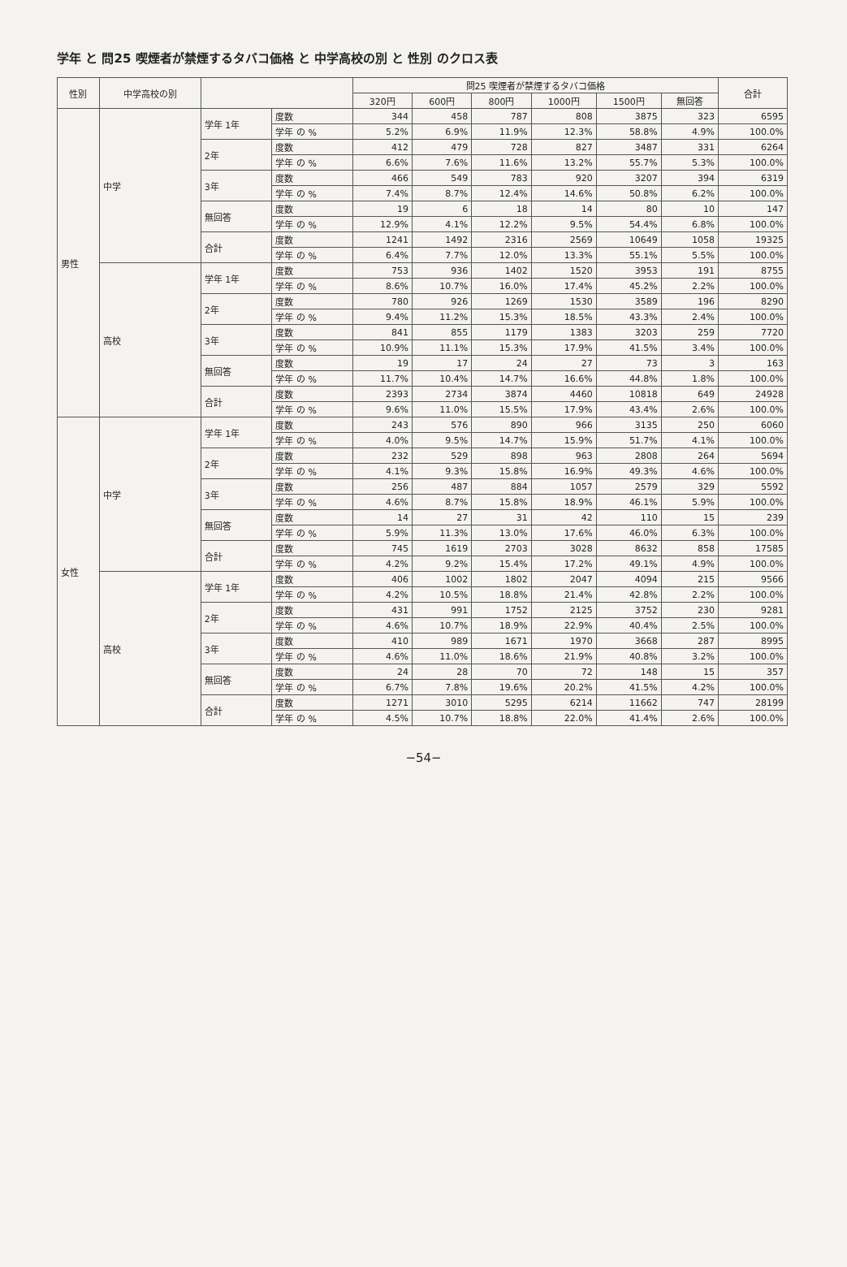学年 と 問25 喫煙者が禁煙するタバコ価格 と 中学高校の別 と 性別 のクロス表
| 性別 | 中学高校の別 | | | 問25 喫煙者が禁煙するタバコ価格 | | | | | | 合計 |
| --- | --- | --- | --- | --- | --- | --- | --- | --- | --- | --- |
| | | | | 320円 | 600円 | 800円 | 1000円 | 1500円 | 無回答 | |
| 男性 | 中学 | 学年 1年 | 度数 | 344 | 458 | 787 | 808 | 3875 | 323 | 6595 |
| | | | 学年 の % | 5.2% | 6.9% | 11.9% | 12.3% | 58.8% | 4.9% | 100.0% |
| | | 2年 | 度数 | 412 | 479 | 728 | 827 | 3487 | 331 | 6264 |
| | | | 学年 の % | 6.6% | 7.6% | 11.6% | 13.2% | 55.7% | 5.3% | 100.0% |
| | | 3年 | 度数 | 466 | 549 | 783 | 920 | 3207 | 394 | 6319 |
| | | | 学年 の % | 7.4% | 8.7% | 12.4% | 14.6% | 50.8% | 6.2% | 100.0% |
| | | 無回答 | 度数 | 19 | 6 | 18 | 14 | 80 | 10 | 147 |
| | | | 学年 の % | 12.9% | 4.1% | 12.2% | 9.5% | 54.4% | 6.8% | 100.0% |
| | | 合計 | 度数 | 1241 | 1492 | 2316 | 2569 | 10649 | 1058 | 19325 |
| | | | 学年 の % | 6.4% | 7.7% | 12.0% | 13.3% | 55.1% | 5.5% | 100.0% |
| | 高校 | 学年 1年 | 度数 | 753 | 936 | 1402 | 1520 | 3953 | 191 | 8755 |
| | | | 学年 の % | 8.6% | 10.7% | 16.0% | 17.4% | 45.2% | 2.2% | 100.0% |
| | | 2年 | 度数 | 780 | 926 | 1269 | 1530 | 3589 | 196 | 8290 |
| | | | 学年 の % | 9.4% | 11.2% | 15.3% | 18.5% | 43.3% | 2.4% | 100.0% |
| | | 3年 | 度数 | 841 | 855 | 1179 | 1383 | 3203 | 259 | 7720 |
| | | | 学年 の % | 10.9% | 11.1% | 15.3% | 17.9% | 41.5% | 3.4% | 100.0% |
| | | 無回答 | 度数 | 19 | 17 | 24 | 27 | 73 | 3 | 163 |
| | | | 学年 の % | 11.7% | 10.4% | 14.7% | 16.6% | 44.8% | 1.8% | 100.0% |
| | | 合計 | 度数 | 2393 | 2734 | 3874 | 4460 | 10818 | 649 | 24928 |
| | | | 学年 の % | 9.6% | 11.0% | 15.5% | 17.9% | 43.4% | 2.6% | 100.0% |
| 女性 | 中学 | 学年 1年 | 度数 | 243 | 576 | 890 | 966 | 3135 | 250 | 6060 |
| | | | 学年 の % | 4.0% | 9.5% | 14.7% | 15.9% | 51.7% | 4.1% | 100.0% |
| | | 2年 | 度数 | 232 | 529 | 898 | 963 | 2808 | 264 | 5694 |
| | | | 学年 の % | 4.1% | 9.3% | 15.8% | 16.9% | 49.3% | 4.6% | 100.0% |
| | | 3年 | 度数 | 256 | 487 | 884 | 1057 | 2579 | 329 | 5592 |
| | | | 学年 の % | 4.6% | 8.7% | 15.8% | 18.9% | 46.1% | 5.9% | 100.0% |
| | | 無回答 | 度数 | 14 | 27 | 31 | 42 | 110 | 15 | 239 |
| | | | 学年 の % | 5.9% | 11.3% | 13.0% | 17.6% | 46.0% | 6.3% | 100.0% |
| | | 合計 | 度数 | 745 | 1619 | 2703 | 3028 | 8632 | 858 | 17585 |
| | | | 学年 の % | 4.2% | 9.2% | 15.4% | 17.2% | 49.1% | 4.9% | 100.0% |
| | 高校 | 学年 1年 | 度数 | 406 | 1002 | 1802 | 2047 | 4094 | 215 | 9566 |
| | | | 学年 の % | 4.2% | 10.5% | 18.8% | 21.4% | 42.8% | 2.2% | 100.0% |
| | | 2年 | 度数 | 431 | 991 | 1752 | 2125 | 3752 | 230 | 9281 |
| | | | 学年 の % | 4.6% | 10.7% | 18.9% | 22.9% | 40.4% | 2.5% | 100.0% |
| | | 3年 | 度数 | 410 | 989 | 1671 | 1970 | 3668 | 287 | 8995 |
| | | | 学年 の % | 4.6% | 11.0% | 18.6% | 21.9% | 40.8% | 3.2% | 100.0% |
| | | 無回答 | 度数 | 24 | 28 | 70 | 72 | 148 | 15 | 357 |
| | | | 学年 の % | 6.7% | 7.8% | 19.6% | 20.2% | 41.5% | 4.2% | 100.0% |
| | | 合計 | 度数 | 1271 | 3010 | 5295 | 6214 | 11662 | 747 | 28199 |
| | | | 学年 の % | 4.5% | 10.7% | 18.8% | 22.0% | 41.4% | 2.6% | 100.0% |
−54−